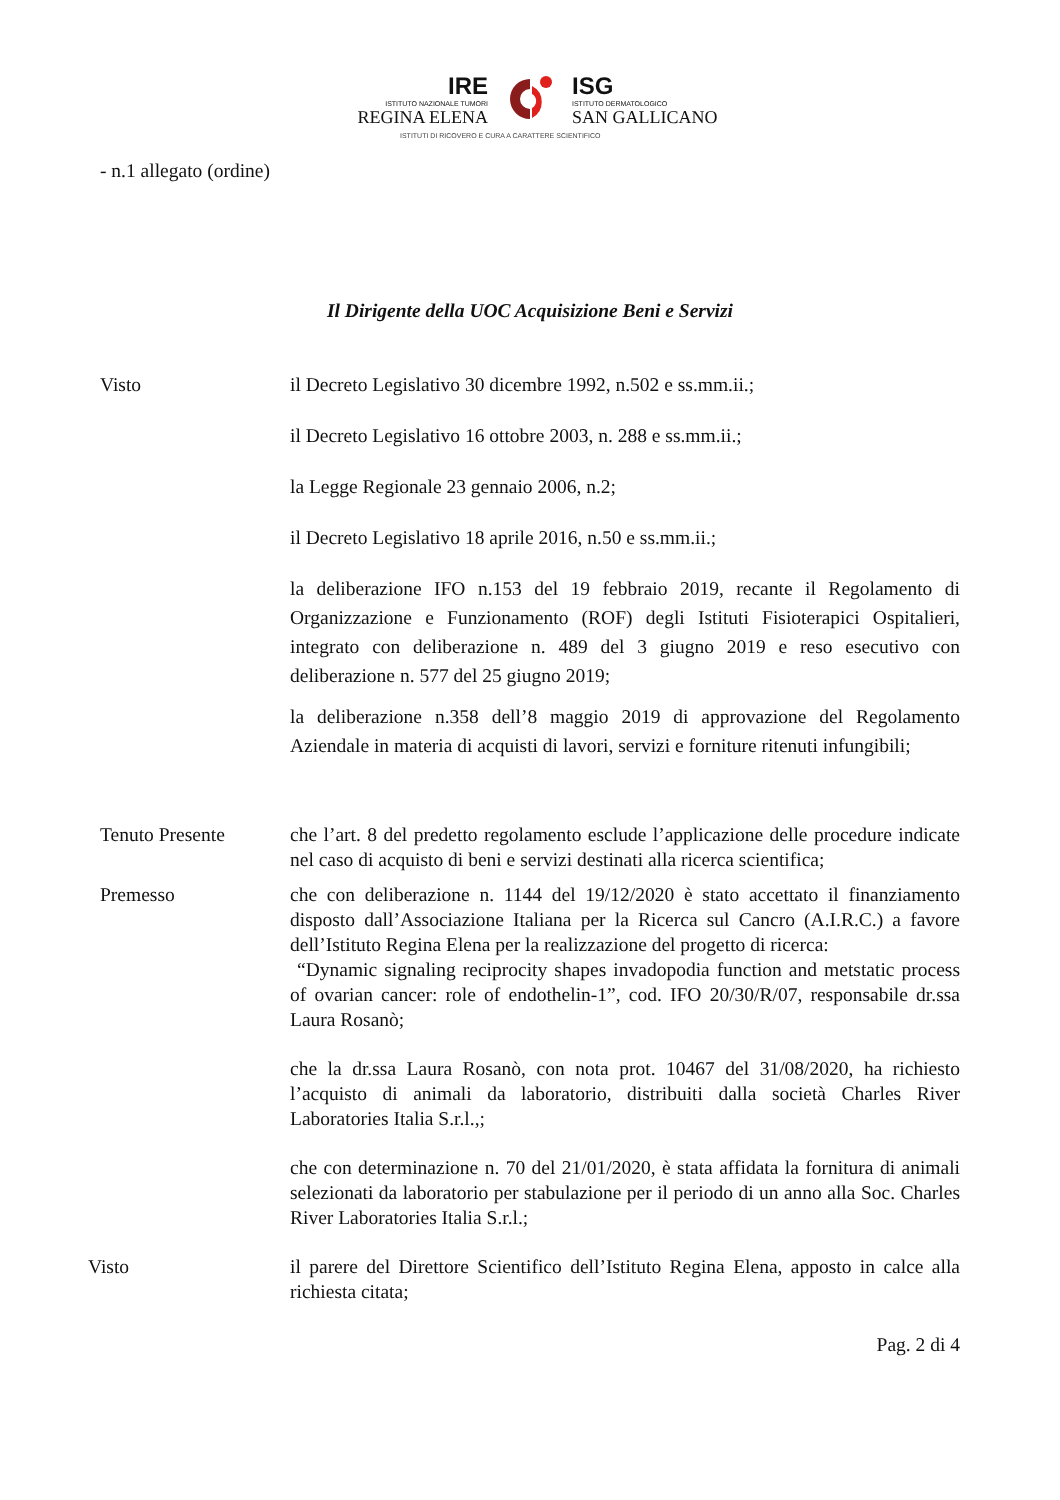IRE
ISTITUTO NAZIONALE TUMORI
REGINA ELENA
ISG
ISTITUTO DERMATOLOGICO
SAN GALLICANO
ISTITUTI DI RICOVERO E CURA A CARATTERE SCIENTIFICO
- n.1 allegato (ordine)
Il Dirigente della UOC Acquisizione Beni e Servizi
Visto il Decreto Legislativo 30 dicembre 1992, n.502 e ss.mm.ii.;
il Decreto Legislativo 16 ottobre 2003, n. 288 e ss.mm.ii.;
la Legge Regionale 23 gennaio 2006, n.2;
il Decreto Legislativo 18 aprile 2016, n.50 e ss.mm.ii.;
la deliberazione IFO n.153 del 19 febbraio 2019, recante il Regolamento di Organizzazione e Funzionamento (ROF) degli Istituti Fisioterapici Ospitalieri, integrato con deliberazione n. 489 del 3 giugno 2019 e reso esecutivo con deliberazione n. 577 del 25 giugno 2019;
la deliberazione n.358 dell’8 maggio 2019 di approvazione del Regolamento Aziendale in materia di acquisti di lavori, servizi e forniture ritenuti infungibili;
Tenuto Presente che l’art. 8 del predetto regolamento esclude l’applicazione delle procedure indicate nel caso di acquisto di beni e servizi destinati alla ricerca scientifica;
Premesso che con deliberazione n. 1144 del 19/12/2020 è stato accettato il finanziamento disposto dall’Associazione Italiana per la Ricerca sul Cancro (A.I.R.C.) a favore dell’Istituto Regina Elena per la realizzazione del progetto di ricerca:
“Dynamic signaling reciprocity shapes invadopodia function and metstatic process of ovarian cancer: role of endothelin-1”, cod. IFO 20/30/R/07, responsabile dr.ssa Laura Rosanò;
che la dr.ssa Laura Rosanò, con nota prot. 10467 del 31/08/2020, ha richiesto l’acquisto di animali da laboratorio, distribuiti dalla società Charles River Laboratories Italia S.r.l.,;
che con determinazione n. 70 del 21/01/2020, è stata affidata la fornitura di animali selezionati da laboratorio per stabulazione per il periodo di un anno alla Soc. Charles River Laboratories Italia S.r.l.;
Visto il parere del Direttore Scientifico dell’Istituto Regina Elena, apposto in calce alla richiesta citata;
Pag. 2 di 4